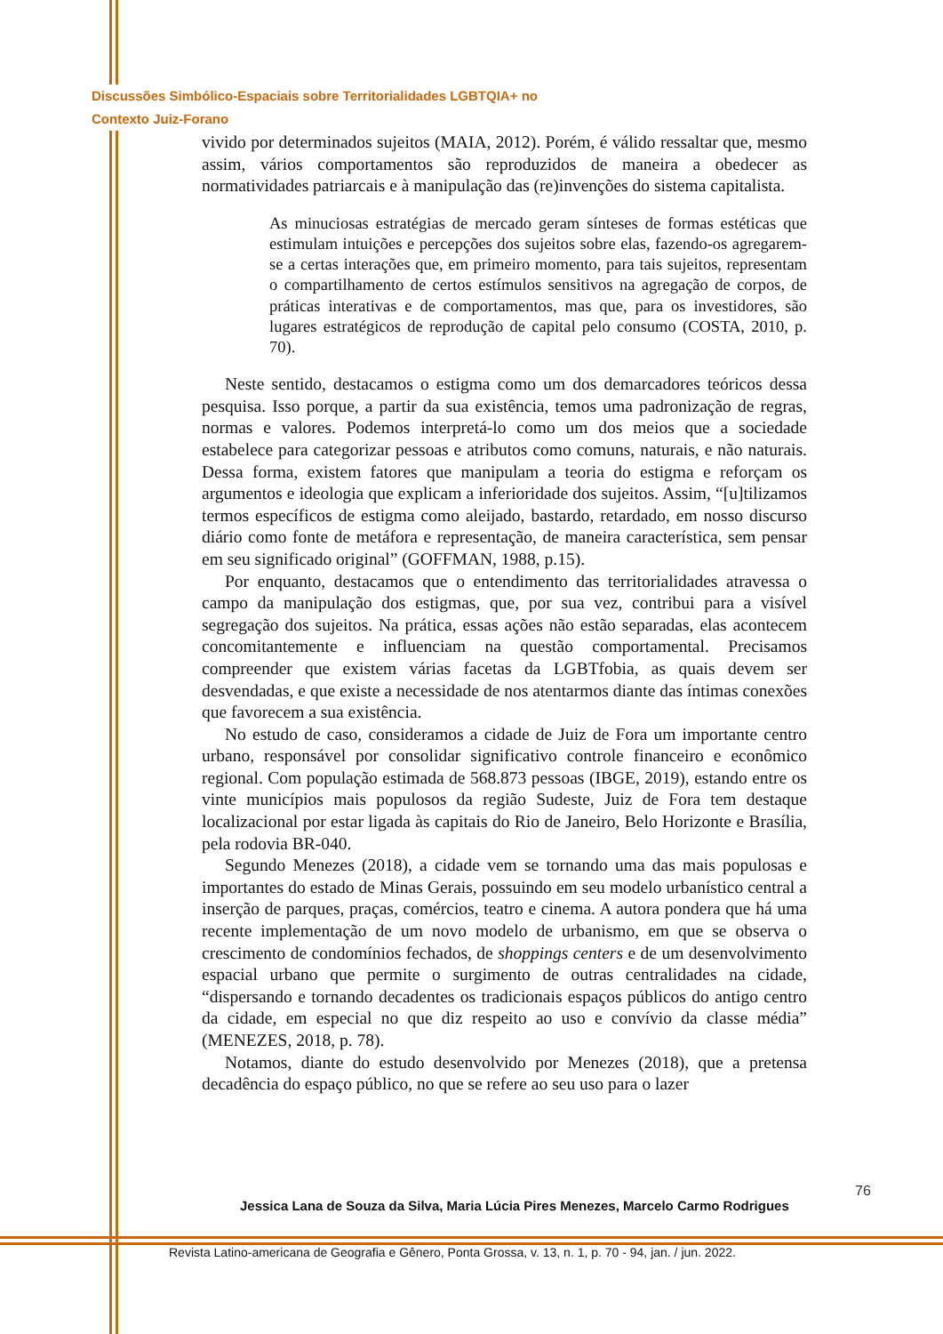Discussões Simbólico-Espaciais sobre Territorialidades LGBTQIA+ no
Contexto Juiz-Forano
vivido por determinados sujeitos (MAIA, 2012). Porém, é válido ressaltar que, mesmo assim, vários comportamentos são reproduzidos de maneira a obedecer as normatividades patriarcais e à manipulação das (re)invenções do sistema capitalista.
As minuciosas estratégias de mercado geram sínteses de formas estéticas que estimulam intuições e percepções dos sujeitos sobre elas, fazendo-os agregarem-se a certas interações que, em primeiro momento, para tais sujeitos, representam o compartilhamento de certos estímulos sensitivos na agregação de corpos, de práticas interativas e de comportamentos, mas que, para os investidores, são lugares estratégicos de reprodução de capital pelo consumo (COSTA, 2010, p. 70).
Neste sentido, destacamos o estigma como um dos demarcadores teóricos dessa pesquisa. Isso porque, a partir da sua existência, temos uma padronização de regras, normas e valores. Podemos interpretá-lo como um dos meios que a sociedade estabelece para categorizar pessoas e atributos como comuns, naturais, e não naturais. Dessa forma, existem fatores que manipulam a teoria do estigma e reforçam os argumentos e ideologia que explicam a inferioridade dos sujeitos. Assim, “[u]tilizamos termos específicos de estigma como aleijado, bastardo, retardado, em nosso discurso diário como fonte de metáfora e representação, de maneira característica, sem pensar em seu significado original” (GOFFMAN, 1988, p.15).
Por enquanto, destacamos que o entendimento das territorialidades atravessa o campo da manipulação dos estigmas, que, por sua vez, contribui para a visível segregação dos sujeitos. Na prática, essas ações não estão separadas, elas acontecem concomitantemente e influenciam na questão comportamental. Precisamos compreender que existem várias facetas da LGBTfobia, as quais devem ser desvendadas, e que existe a necessidade de nos atentarmos diante das íntimas conexões que favorecem a sua existência.
No estudo de caso, consideramos a cidade de Juiz de Fora um importante centro urbano, responsável por consolidar significativo controle financeiro e econômico regional. Com população estimada de 568.873 pessoas (IBGE, 2019), estando entre os vinte municípios mais populosos da região Sudeste, Juiz de Fora tem destaque localizacional por estar ligada às capitais do Rio de Janeiro, Belo Horizonte e Brasília, pela rodovia BR-040.
Segundo Menezes (2018), a cidade vem se tornando uma das mais populosas e importantes do estado de Minas Gerais, possuindo em seu modelo urbanístico central a inserção de parques, praças, comércios, teatro e cinema. A autora pondera que há uma recente implementação de um novo modelo de urbanismo, em que se observa o crescimento de condomínios fechados, de shoppings centers e de um desenvolvimento espacial urbano que permite o surgimento de outras centralidades na cidade, “dispersando e tornando decadentes os tradicionais espaços públicos do antigo centro da cidade, em especial no que diz respeito ao uso e convívio da classe média” (MENEZES, 2018, p. 78).
Notamos, diante do estudo desenvolvido por Menezes (2018), que a pretensa decadência do espaço público, no que se refere ao seu uso para o lazer
76
Jessica Lana de Souza da Silva, Maria Lúcia Pires Menezes, Marcelo Carmo Rodrigues
Revista Latino-americana de Geografia e Gênero, Ponta Grossa, v. 13, n. 1, p. 70 - 94, jan. / jun. 2022.